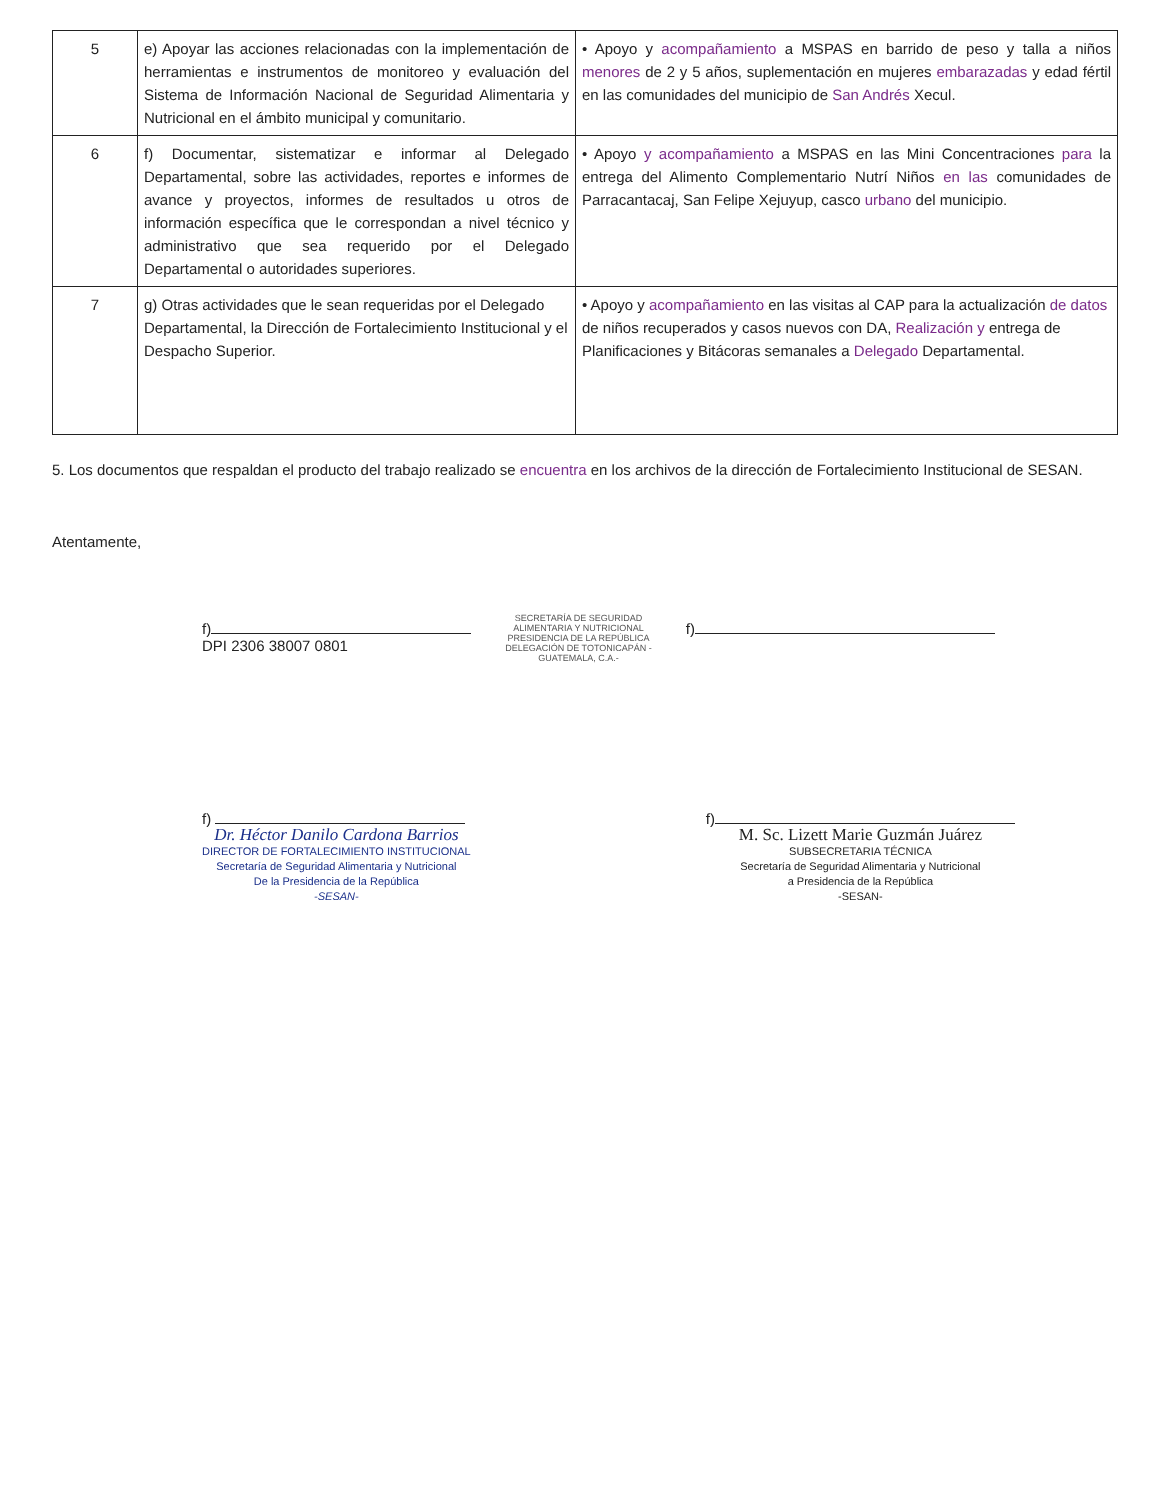| 5 | e) Apoyar las acciones relacionadas con la implementación de herramientas e instrumentos de monitoreo y evaluación del Sistema de Información Nacional de Seguridad Alimentaria y Nutricional en el ámbito municipal y comunitario. | • Apoyo y acompañamiento a MSPAS en barrido de peso y talla a niños menores de 2 y 5 años, suplementación en mujeres embarazadas y edad fértil en las comunidades del municipio de San Andrés Xecul. |
| 6 | f) Documentar, sistematizar e informar al Delegado Departamental, sobre las actividades, reportes e informes de avance y proyectos, informes de resultados u otros de información específica que le correspondan a nivel técnico y administrativo que sea requerido por el Delegado Departamental o autoridades superiores. | • Apoyo y acompañamiento a MSPAS en las Mini Concentraciones para la entrega del Alimento Complementario Nutrí Niños en las comunidades de Parracantacaj, San Felipe Xejuyup, casco urbano del municipio. |
| 7 | g) Otras actividades que le sean requeridas por el Delegado Departamental, la Dirección de Fortalecimiento Institucional y el Despacho Superior. | • Apoyo y acompañamiento en las visitas al CAP para la actualización de datos de niños recuperados y casos nuevos con DA, Realización y entrega de Planificaciones y Bitácoras semanales a Delegado Departamental. |
5. Los documentos que respaldan el producto del trabajo realizado se encuentra en los archivos de la dirección de Fortalecimiento Institucional de SESAN.
Atentamente,
f)
DPI 2306 38007 0801
SECRETARÍA DE SEGURIDAD ALIMENTARIA Y NUTRICIONAL PRESIDENCIA DE LA REPÚBLICA DELEGACIÓN DE TOTONICAPÁN -GUATEMALA, C.A.-
f)
f)
Dr. Héctor Danilo Cardona Barrios
DIRECTOR DE FORTALECIMIENTO INSTITUCIONAL
Secretaría de Seguridad Alimentaria y Nutricional
De la Presidencia de la República
-SESAN-
f)
M. Sc. Lizett Marie Guzmán Juárez
SUBSECRETARIA TÉCNICA
Secretaría de Seguridad Alimentaria y Nutricional
a Presidencia de la República
-SESAN-